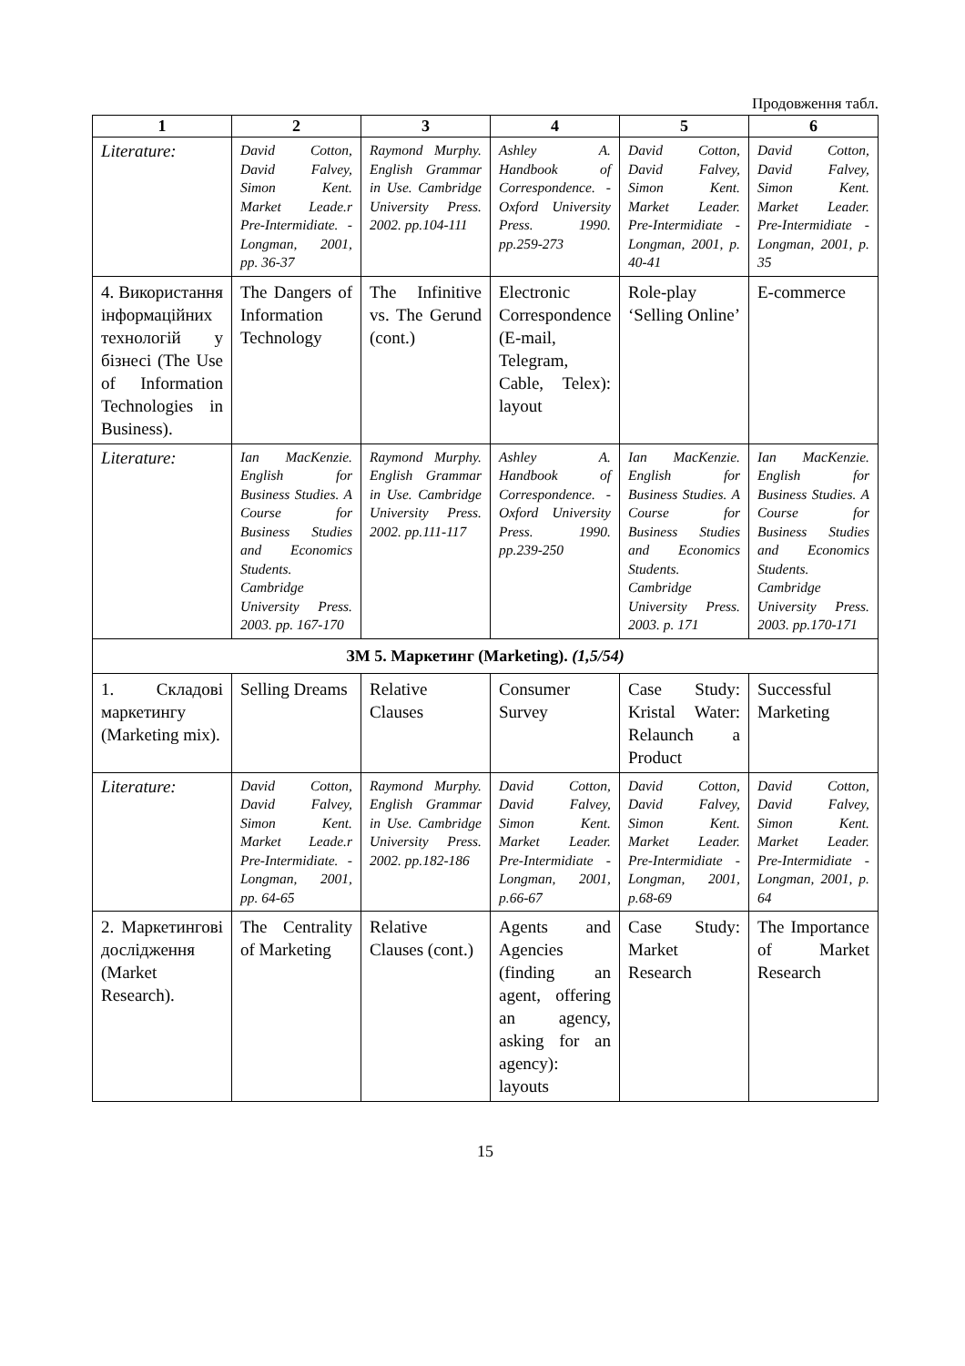Продовження табл.
| 1 | 2 | 3 | 4 | 5 | 6 |
| --- | --- | --- | --- | --- | --- |
| Literature: | David Cotton, David Falvey, Simon Kent. Market Leade.r Pre-Intermidiate. - Longman, 2001, pp. 36-37 | Raymond Murphy. English Grammar in Use. Cambridge University Press. 2002. pp.104-111 | Ashley A. Handbook of Correspondence. -Oxford University Press. 1990. pp.259-273 | David Cotton, David Falvey, Simon Kent. Market Leader. Pre-Intermidiate - Longman, 2001, p. 40-41 | David Cotton, David Falvey, Simon Kent. Market Leader. Pre-Intermidiate - Longman, 2001, p. 35 |
| 4. Використання інформаційних технологій у бізнесі (The Use of Information Technologies in Business). | The Dangers of Information Technology | The Infinitive vs. The Gerund (cont.) | Electronic Correspondence (E-mail, Telegram, Cable, Telex): layout | Role-play ‘Selling Online’ | E-commerce |
| Literature: | Ian MacKenzie. English for Business Studies. A Course for Business Studies and Economics Students. Cambridge University Press. 2003. pp. 167-170 | Raymond Murphy. English Grammar in Use. Cambridge University Press. 2002. pp.111-117 | Ashley A. Handbook of Correspondence. -Oxford University Press. 1990. pp.239-250 | Ian MacKenzie. English for Business Studies. A Course for Business Studies and Economics Students. Cambridge University Press. 2003. p. 171 | Ian MacKenzie. English for Business Studies. A Course for Business Studies and Economics Students. Cambridge University Press. 2003. pp.170-171 |
| ЗМ 5. Маркетинг (Marketing). (1,5/54) | | | | | |
| 1. Складові маркетингу (Marketing mix). | Selling Dreams | Relative Clauses | Consumer Survey | Case Study: Kristal Water: Relaunch a Product | Successful Marketing |
| Literature: | David Cotton, David Falvey, Simon Kent. Market Leade.r Pre-Intermidiate. - Longman, 2001, pp. 64-65 | Raymond Murphy. English Grammar in Use. Cambridge University Press. 2002. pp.182-186 | David Cotton, David Falvey, Simon Kent. Market Leader. Pre-Intermidiate - Longman, 2001, p.66-67 | David Cotton, David Falvey, Simon Kent. Market Leader. Pre-Intermidiate - Longman, 2001, p.68-69 | David Cotton, David Falvey, Simon Kent. Market Leader. Pre-Intermidiate - Longman, 2001, p. 64 |
| 2. Маркетингові дослідження (Market Research). | The Centrality of Marketing | Relative Clauses (cont.) | Agents and Agencies (finding an agent, offering an agency, asking for an agency): layouts | Case Study: Market Research | The Importance of Market Research |
15